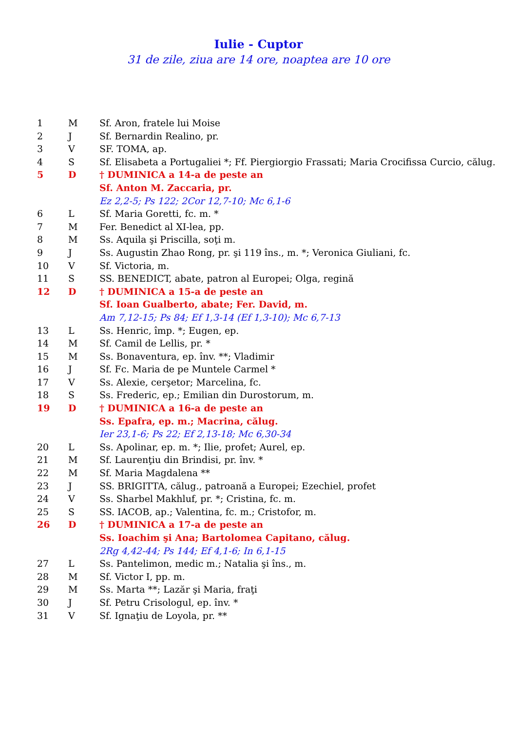Iulie - Cuptor
31 de zile, ziua are 14 ore, noaptea are 10 ore
| 1 | M | Sf. Aron, fratele lui Moise |
| 2 | J | Sf. Bernardin Realino, pr. |
| 3 | V | SF. TOMA, ap. |
| 4 | S | Sf. Elisabeta a Portugaliei *; Ff. Piergiorgio Frassati; Maria Crocifissa Curcio, călug. |
| 5 | D | † DUMINICA a 14-a de peste an |
| | | Sf. Anton M. Zaccaria, pr. |
| | | Ez 2,2-5; Ps 122; 2Cor 12,7-10; Mc 6,1-6 |
| 6 | L | Sf. Maria Goretti, fc. m. * |
| 7 | M | Fer. Benedict al XI-lea, pp. |
| 8 | M | Ss. Aquila şi Priscilla, soţi m. |
| 9 | J | Ss. Augustin Zhao Rong, pr. şi 119 îns., m. *; Veronica Giuliani, fc. |
| 10 | V | Sf. Victoria, m. |
| 11 | S | SS. BENEDICT, abate, patron al Europei; Olga, regină |
| 12 | D | † DUMINICA a 15-a de peste an |
| | | Sf. Ioan Gualberto, abate; Fer. David, m. |
| | | Am 7,12-15; Ps 84; Ef 1,3-14 (Ef 1,3-10); Mc 6,7-13 |
| 13 | L | Ss. Henric, împ. *; Eugen, ep. |
| 14 | M | Sf. Camil de Lellis, pr. * |
| 15 | M | Ss. Bonaventura, ep. înv. **; Vladimir |
| 16 | J | Sf. Fc. Maria de pe Muntele Carmel * |
| 17 | V | Ss. Alexie, cerşetor; Marcelina, fc. |
| 18 | S | Ss. Frederic, ep.; Emilian din Durostorum, m. |
| 19 | D | † DUMINICA a 16-a de peste an |
| | | Ss. Epafra, ep. m.; Macrina, călug. |
| | | Ier 23,1-6; Ps 22; Ef 2,13-18; Mc 6,30-34 |
| 20 | L | Ss. Apolinar, ep. m. *; Ilie, profet; Aurel, ep. |
| 21 | M | Sf. Laurenţiu din Brindisi, pr. înv. * |
| 22 | M | Sf. Maria Magdalena ** |
| 23 | J | SS. BRIGITTA, călug., patroană a Europei; Ezechiel, profet |
| 24 | V | Ss. Sharbel Makhluf, pr. *; Cristina, fc. m. |
| 25 | S | SS. IACOB, ap.; Valentina, fc. m.; Cristofor, m. |
| 26 | D | † DUMINICA a 17-a de peste an |
| | | Ss. Ioachim şi Ana; Bartolomea Capitano, călug. |
| | | 2Rg 4,42-44; Ps 144; Ef 4,1-6; In 6,1-15 |
| 27 | L | Ss. Pantelimon, medic m.; Natalia şi îns., m. |
| 28 | M | Sf. Victor I, pp. m. |
| 29 | M | Ss. Marta **; Lazăr şi Maria, fraţi |
| 30 | J | Sf. Petru Crisologul, ep. înv. * |
| 31 | V | Sf. Ignaţiu de Loyola, pr. ** |